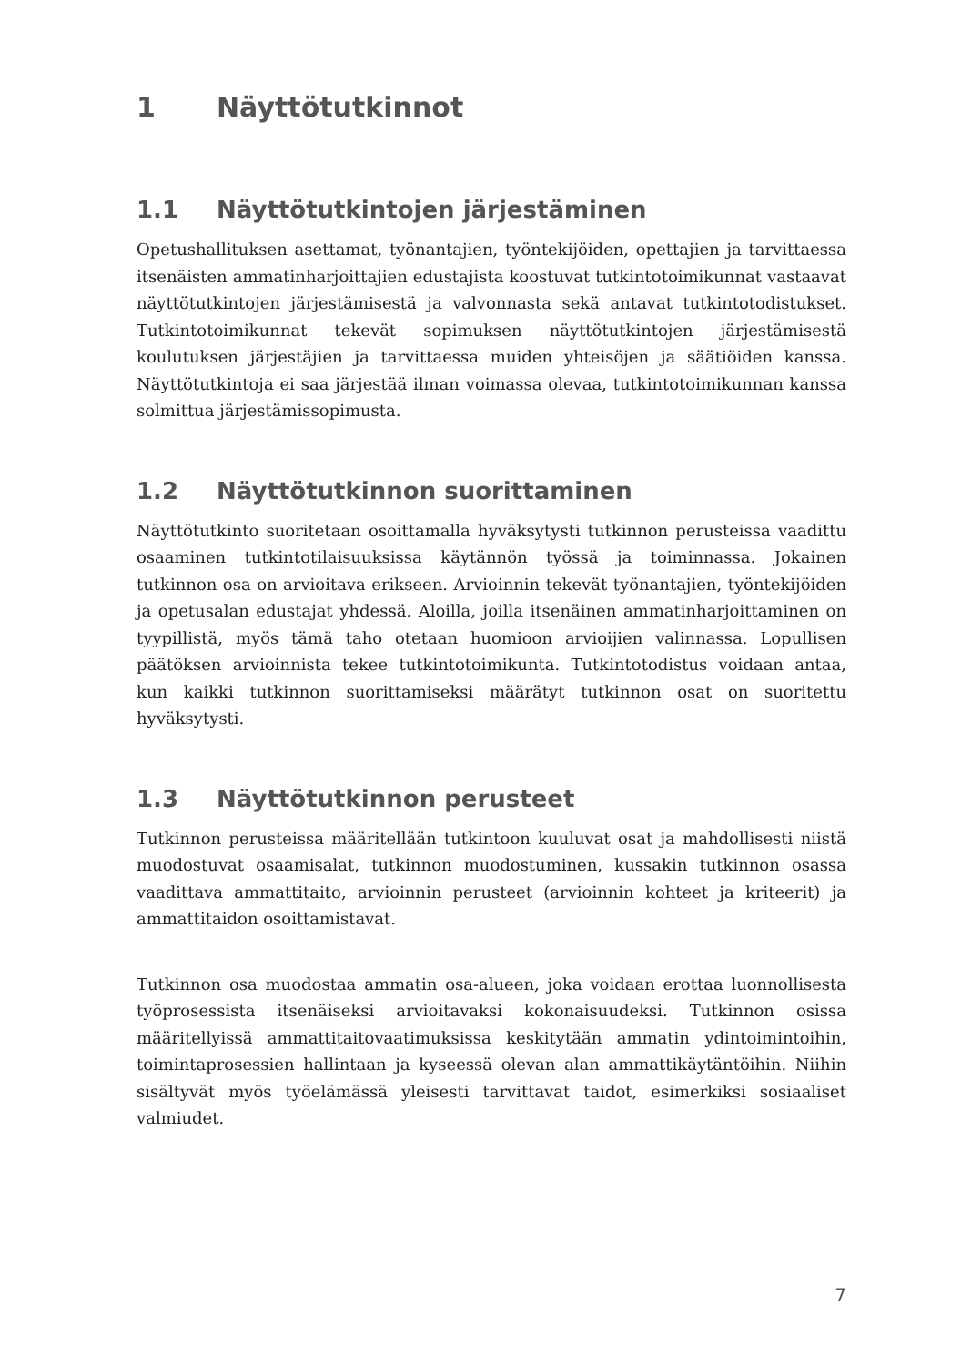1 Näyttötutkinnot
1.1 Näyttötutkintojen järjestäminen
Opetushallituksen asettamat, työnantajien, työntekijöiden, opettajien ja tarvittaessa itsenäisten ammatinharjoittajien edustajista koostuvat tutkintotoimikunnat vastaavat näyttötutkintojen järjestämisestä ja valvonnasta sekä antavat tutkintotodistukset. Tutkintotoimikunnat tekevät sopimuksen näyttötutkintojen järjestämisestä koulutuksen järjestäjien ja tarvittaessa muiden yhteisöjen ja säätiöiden kanssa. Näyttötutkintoja ei saa järjestää ilman voimassa olevaa, tutkintotoimikunnan kanssa solmittua järjestämissopimusta.
1.2 Näyttötutkinnon suorittaminen
Näyttötutkinto suoritetaan osoittamalla hyväksytysti tutkinnon perusteissa vaadittu osaaminen tutkintotilaisuuksissa käytännön työssä ja toiminnassa. Jokainen tutkinnon osa on arvioitava erikseen. Arvioinnin tekevät työnantajien, työntekijöiden ja opetusalan edustajat yhdessä. Aloilla, joilla itsenäinen ammatinharjoittaminen on tyypillistä, myös tämä taho otetaan huomioon arvioijien valinnassa. Lopullisen päätöksen arvioinnista tekee tutkintotoimikunta. Tutkintotodistus voidaan antaa, kun kaikki tutkinnon suorittamiseksi määrätyt tutkinnon osat on suoritettu hyväksytysti.
1.3 Näyttötutkinnon perusteet
Tutkinnon perusteissa määritellään tutkintoon kuuluvat osat ja mahdollisesti niistä muodostuvat osaamisalat, tutkinnon muodostuminen, kussakin tutkinnon osassa vaadittava ammattitaito, arvioinnin perusteet (arvioinnin kohteet ja kriteerit) ja ammattitaidon osoittamistavat.
Tutkinnon osa muodostaa ammatin osa-alueen, joka voidaan erottaa luonnollisesta työprosessista itsenäiseksi arvioitavaksi kokonaisuudeksi. Tutkinnon osissa määritellyissä ammattitaitovaatimuksissa keskitytään ammatin ydintoimintoihin, toimintaprosessien hallintaan ja kyseessä olevan alan ammattikäytäntöihin. Niihin sisältyvät myös työelämässä yleisesti tarvittavat taidot, esimerkiksi sosiaaliset valmiudet.
7